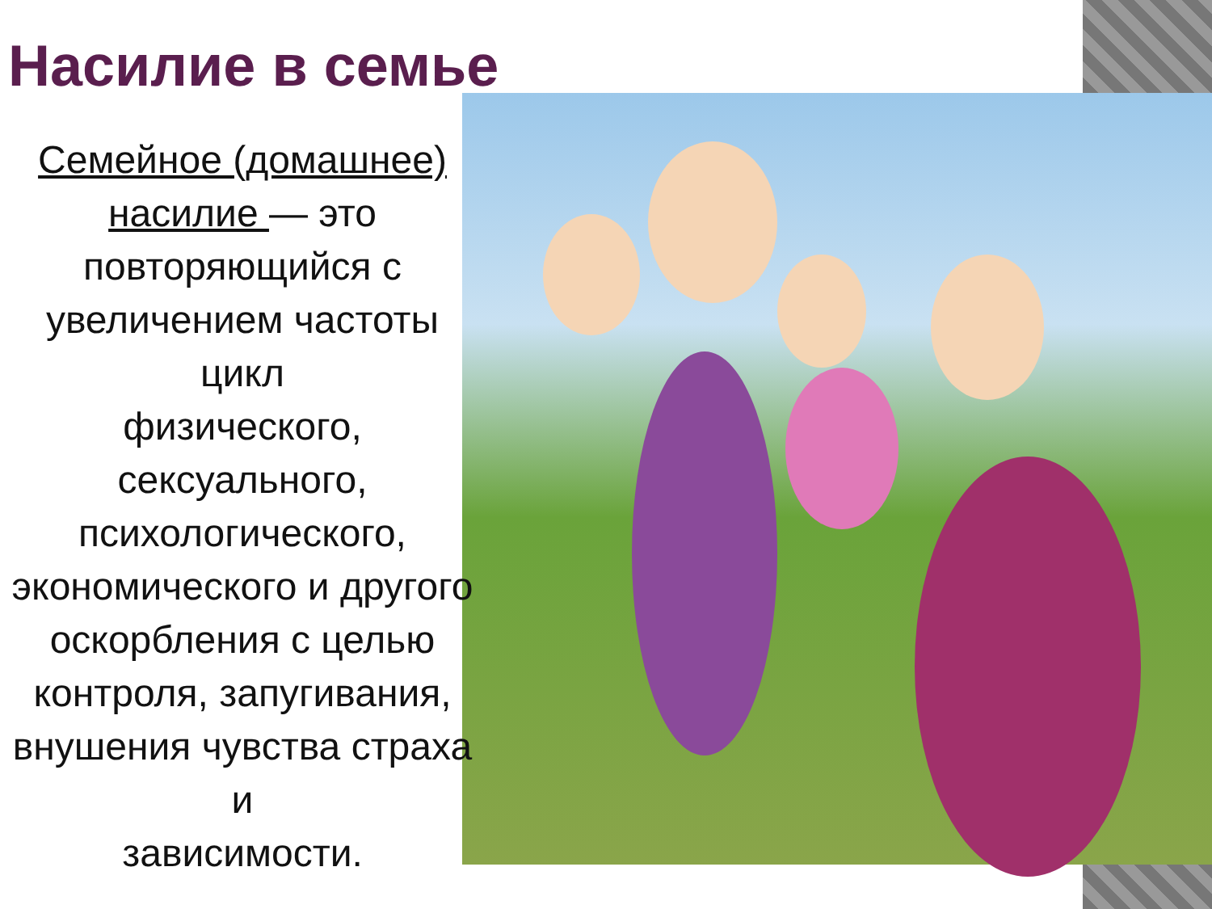Насилие в семье
Семейное (домашнее)
насилие — это
повторяющийся с
увеличением частоты цикл
физического,
сексуального,
психологического,
экономического и другого
оскорбления с целью
контроля, запугивания,
внушения чувства страха и
зависимости.